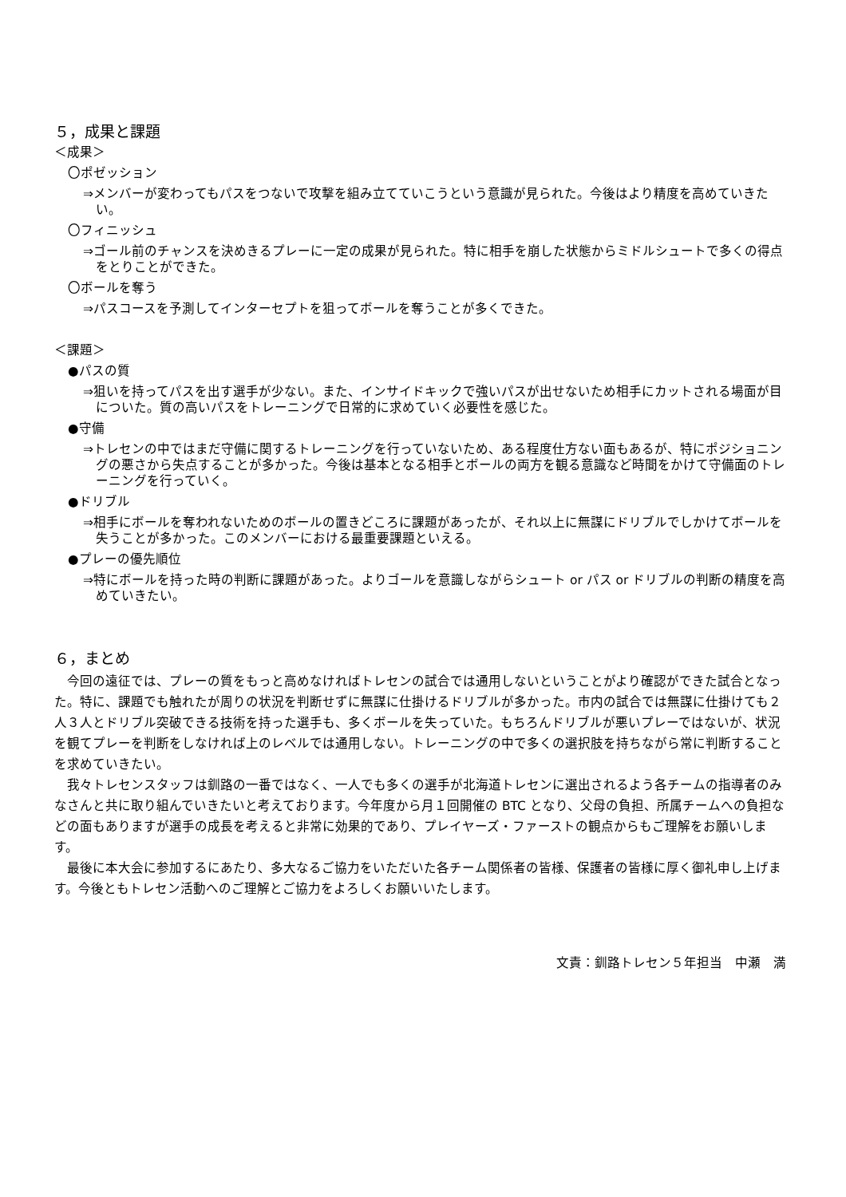５，成果と課題
＜成果＞
〇ポゼッション
⇒メンバーが変わってもパスをつないで攻撃を組み立てていこうという意識が見られた。今後はより精度を高めていきたい。
〇フィニッシュ
⇒ゴール前のチャンスを決めきるプレーに一定の成果が見られた。特に相手を崩した状態からミドルシュートで多くの得点をとりことができた。
〇ボールを奪う
⇒パスコースを予測してインターセプトを狙ってボールを奪うことが多くできた。
＜課題＞
●パスの質
⇒狙いを持ってパスを出す選手が少ない。また、インサイドキックで強いパスが出せないため相手にカットされる場面が目についた。質の高いパスをトレーニングで日常的に求めていく必要性を感じた。
●守備
⇒トレセンの中ではまだ守備に関するトレーニングを行っていないため、ある程度仕方ない面もあるが、特にポジショニングの悪さから失点することが多かった。今後は基本となる相手とボールの両方を観る意識など時間をかけて守備面のトレーニングを行っていく。
●ドリブル
⇒相手にボールを奪われないためのボールの置きどころに課題があったが、それ以上に無謀にドリブルでしかけてボールを失うことが多かった。このメンバーにおける最重要課題といえる。
●プレーの優先順位
⇒特にボールを持った時の判断に課題があった。よりゴールを意識しながらシュート or パス or ドリブルの判断の精度を高めていきたい。
６，まとめ
今回の遠征では、プレーの質をもっと高めなければトレセンの試合では通用しないということがより確認ができた試合となった。特に、課題でも触れたが周りの状況を判断せずに無謀に仕掛けるドリブルが多かった。市内の試合では無謀に仕掛けても２人３人とドリブル突破できる技術を持った選手も、多くボールを失っていた。もちろんドリブルが悪いプレーではないが、状況を観てプレーを判断をしなければ上のレベルでは通用しない。トレーニングの中で多くの選択肢を持ちながら常に判断することを求めていきたい。
我々トレセンスタッフは釧路の一番ではなく、一人でも多くの選手が北海道トレセンに選出されるよう各チームの指導者のみなさんと共に取り組んでいきたいと考えております。今年度から月１回開催の BTC となり、父母の負担、所属チームへの負担などの面もありますが選手の成長を考えると非常に効果的であり、プレイヤーズ・ファーストの観点からもご理解をお願いします。
最後に本大会に参加するにあたり、多大なるご協力をいただいた各チーム関係者の皆様、保護者の皆様に厚く御礼申し上げます。今後ともトレセン活動へのご理解とご協力をよろしくお願いいたします。
文責：釧路トレセン５年担当　中瀬　満